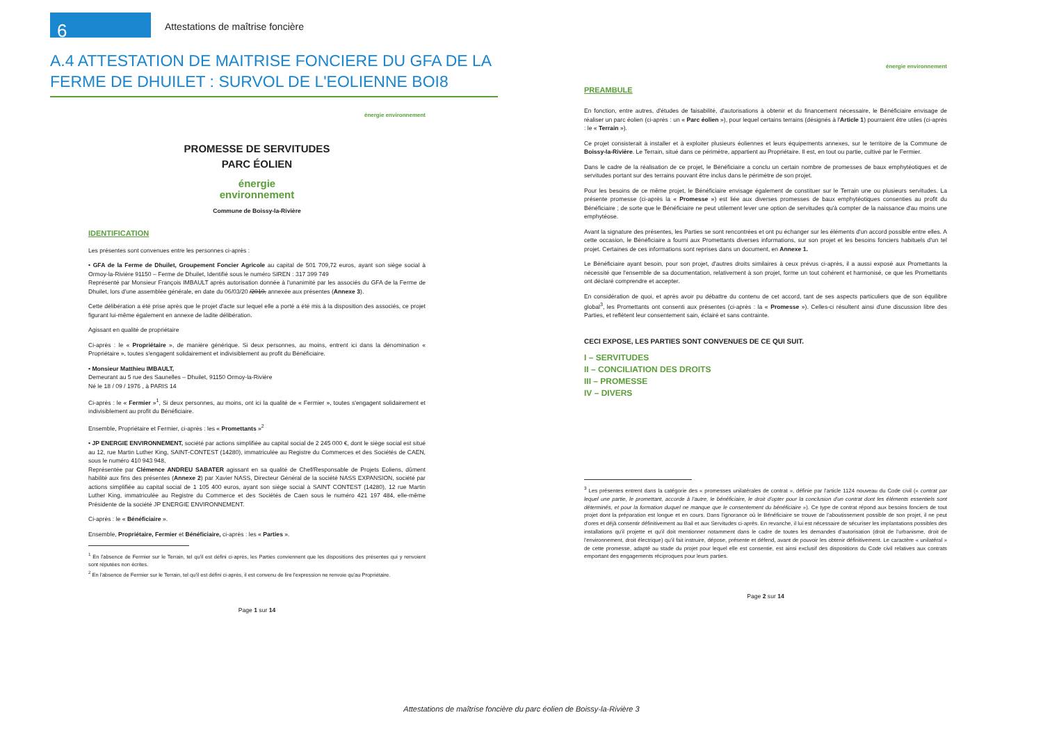6
Attestations de maîtrise foncière
A.4 ATTESTATION DE MAITRISE FONCIERE DU GFA DE LA FERME DE DHUILET : SURVOL DE L'EOLIENNE BOI8
énergie environnement
PROMESSE DE SERVITUDES
PARC ÉOLIEN
énergie
environnement
Commune de Boissy-la-Rivière
IDENTIFICATION
Les présentes sont convenues entre les personnes ci-après :
• GFA de la Ferme de Dhuilet, Groupement Foncier Agricole au capital de 501 709,72 euros, ayant son siège social à Ormoy-la-Rivière 91150 – Ferme de Dhuilet, Identifié sous le numéro SIREN : 317 399 749
Représenté par Monsieur François IMBAULT après autorisation donnée à l'unanimité par les associés du GFA de la Ferme de Dhuilet, lors d'une assemblée générale, en date du 06/03/20 /2019, annexée aux présentes (Annexe 3).
Cette délibération a été prise après que le projet d'acte sur lequel elle a porté a été mis à la disposition des associés, ce projet figurant lui-même également en annexe de ladite délibération.
Agissant en qualité de propriétaire
Ci-après : le « Propriétaire », de manière générique. Si deux personnes, au moins, entrent ici dans la dénomination « Propriétaire », toutes s'engagent solidairement et indivisiblement au profit du Bénéficiaire.
• Monsieur Matthieu IMBAULT,
Demeurant au 5 rue des Saunelles – Dhuilet, 91150 Ormoy-la-Rivière
Né le 18 / 09 / 1976 , à PARIS 14
Ci-après : le « Fermier »<sup>1</sup>, Si deux personnes, au moins, ont ici la qualité de « Fermier », toutes s'engagent solidairement et indivisiblement au profit du Bénéficiaire.
Ensemble, Propriétaire et Fermier, ci-après : les « Promettants »<sup>2</sup>
• JP ENERGIE ENVIRONNEMENT, société par actions simplifiée au capital social de 2 245 000 €, dont le siège social est situé au 12, rue Martin Luther King, SAINT-CONTEST (14280), immatriculée au Registre du Commerces et des Sociétés de CAEN, sous le numéro 410 943 948,
Représentée par Clémence ANDREU SABATER agissant en sa qualité de Chef/Responsable de Projets Eoliens, dûment habilité aux fins des présentes (Annexe 2) par Xavier NASS, Directeur Général de la société NASS EXPANSION, société par actions simplifiée au capital social de 1 105 400 euros, ayant son siège social à SAINT CONTEST (14280), 12 rue Martin Luther King, immatriculée au Registre du Commerce et des Sociétés de Caen sous le numéro 421 197 484, elle-même Présidente de la société JP ENERGIE ENVIRONNEMENT.
Ci-après : le « Bénéficiaire ».
Ensemble, Propriétaire, Fermier et Bénéficiaire, ci-après : les « Parties ».
<sup>1</sup> En l'absence de Fermier sur le Terrain, tel qu'il est défini ci-après, les Parties conviennent que les dispositions des présentes qui y renvoient sont réputées non écrites.
<sup>2</sup> En l'absence de Fermier sur le Terrain, tel qu'il est défini ci-après, il est convenu de lire l'expression ne renvoie qu'au Propriétaire.
Page 1 sur 14
énergie environnement
PREAMBULE
En fonction, entre autres, d'études de faisabilité, d'autorisations à obtenir et du financement nécessaire, le Bénéficiaire envisage de réaliser un parc éolien (ci-après : un « Parc éolien »), pour lequel certains terrains (désignés à l'Article 1) pourraient être utiles (ci-après : le « Terrain »).
Ce projet consisterait à installer et à exploiter plusieurs éoliennes et leurs équipements annexes, sur le territoire de la Commune de Boissy-la-Rivière. Le Terrain, situé dans ce périmètre, appartient au Propriétaire. Il est, en tout ou partie, cultivé par le Fermier.
Dans le cadre de la réalisation de ce projet, le Bénéficiaire a conclu un certain nombre de promesses de baux emphytéotiques et de servitudes portant sur des terrains pouvant être inclus dans le périmètre de son projet.
Pour les besoins de ce même projet, le Bénéficiaire envisage également de constituer sur le Terrain une ou plusieurs servitudes. La présente promesse (ci-après la « Promesse ») est liée aux diverses promesses de baux emphytéotiques consenties au profit du Bénéficiaire ; de sorte que le Bénéficiaire ne peut utilement lever une option de servitudes qu'à compter de la naissance d'au moins une emphytéose.
Avant la signature des présentes, les Parties se sont rencontrées et ont pu échanger sur les éléments d'un accord possible entre elles. A cette occasion, le Bénéficiaire a fourni aux Promettants diverses informations, sur son projet et les besoins fonciers habituels d'un tel projet. Certaines de ces informations sont reprises dans un document, en Annexe 1.
Le Bénéficiaire ayant besoin, pour son projet, d'autres droits similaires à ceux prévus ci-après, il a aussi exposé aux Promettants la nécessité que l'ensemble de sa documentation, relativement à son projet, forme un tout cohérent et harmonisé, ce que les Promettants ont déclaré comprendre et accepter.
En considération de quoi, et après avoir pu débattre du contenu de cet accord, tant de ses aspects particuliers que de son équilibre global<sup>3</sup>, les Promettants ont consenti aux présentes (ci-après : la « Promesse »). Celles-ci résultent ainsi d'une discussion libre des Parties, et reflètent leur consentement sain, éclairé et sans contrainte.
CECI EXPOSE, LES PARTIES SONT CONVENUES DE CE QUI SUIT.
I – SERVITUDES
II – CONCILIATION DES DROITS
III – PROMESSE
IV – DIVERS
<sup>3</sup> Les présentes entrent dans la catégorie des « promesses unilatérales de contrat », définie par l'article 1124 nouveau du Code civil (« contrat par lequel une partie, le promettant, accorde à l'autre, le bénéficiaire, le droit d'opter pour la conclusion d'un contrat dont les éléments essentiels sont déterminés, et pour la formation duquel ne manque que le consentement du bénéficiaire »). Ce type de contrat répond aux besoins fonciers de tout projet dont la préparation est longue et en cours. Dans l'ignorance où le Bénéficiaire se trouve de l'aboutissement possible de son projet, il ne peut d'ores et déjà consentir définitivement au Bail et aux Servitudes ci-après. En revanche, il lui est nécessaire de sécuriser les implantations possibles des installations qu'il projette et qu'il doit mentionner notamment dans le cadre de toutes les demandes d'autorisation (droit de l'urbanisme, droit de l'environnement, droit électrique) qu'il fait instruire, dépose, présente et défend, avant de pouvoir les obtenir définitivement. Le caractère « unilatéral » de cette promesse, adapté au stade du projet pour lequel elle est consentie, est ainsi exclusif des dispositions du Code civil relatives aux contrats emportant des engagements réciproques pour leurs parties.
Page 2 sur 14
Attestations de maîtrise foncière du parc éolien de Boissy-la-Rivière 3